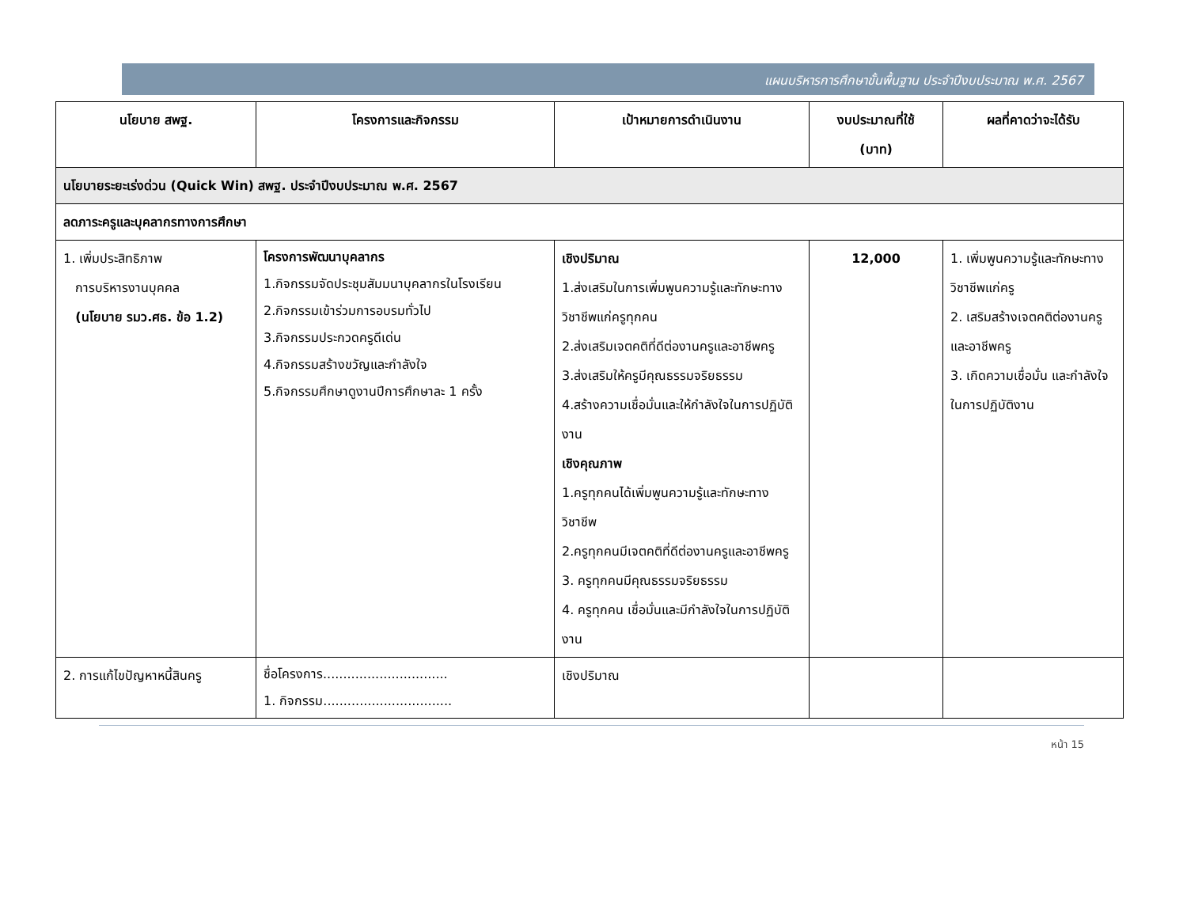แผนบริหารการศึกษาขั้นพื้นฐาน ประจำปีงบประมาณ พ.ศ. 2567
| นโยบาย สพฐ. | โครงการและกิจกรรม | เป้าหมายการดำเนินงาน | งบประมาณที่ใช้ (บาท) | ผลที่คาดว่าจะได้รับ |
| --- | --- | --- | --- | --- |
| นโยบายระยะเร่งด่วน (Quick Win) สพฐ. ประจำปีงบประมาณ พ.ศ. 2567 | | | | |
| ลดภาระครูและบุคลากรทางการศึกษา | | | | |
| 1. เพิ่มประสิทธิภาพ การบริหารงานบุคคล (นโยบาย รมว.ศธ. ข้อ 1.2) | โครงการพัฒนาบุคลากร 1.กิจกรรมจัดประชุมสัมมนาบุคลากรในโรงเรียน 2.กิจกรรมเข้าร่วมการอบรมทั่วไป 3.กิจกรรมประกวดครูดีเด่น 4.กิจกรรมสร้างขวัญและกำลังใจ 5.กิจกรรมศึกษาดูงานปีการศึกษาละ 1 ครั้ง | เชิงปริมาณ 1.ส่งเสริมในการเพิ่มพูนความรู้และทักษะทางวิชาชีพแก่ครูทุกคน 2.ส่งเสริมเจตคติที่ดีต่องานครูและอาชีพครู 3.ส่งเสริมให้ครูมีคุณธรรมจริยธรรม 4.สร้างความเชื่อมั่นและให้กำลังใจในการปฏิบัติงาน เชิงคุณภาพ 1.ครูทุกคนได้เพิ่มพูนความรู้และทักษะทางวิชาชีพ 2.ครูทุกคนมีเจตคติที่ดีต่องานครูและอาชีพครู 3. ครูทุกคนมีคุณธรรมจริยธรรม 4. ครูทุกคน เชื่อมั่นและมีกำลังใจในการปฏิบัติงาน | 12,000 | 1. เพิ่มพูนความรู้และทักษะทางวิชาชีพแก่ครู 2. เสริมสร้างเจตคติต่องานครูและอาชีพครู 3. เกิดความเชื่อมั่น และกำลังใจในการปฏิบัติงาน |
| 2. การแก้ไขปัญหาหนี้สินครู | ชื่อโครงการ............................... 1. กิจกรรม................................ | เชิงปริมาณ | | |
หน้า 15